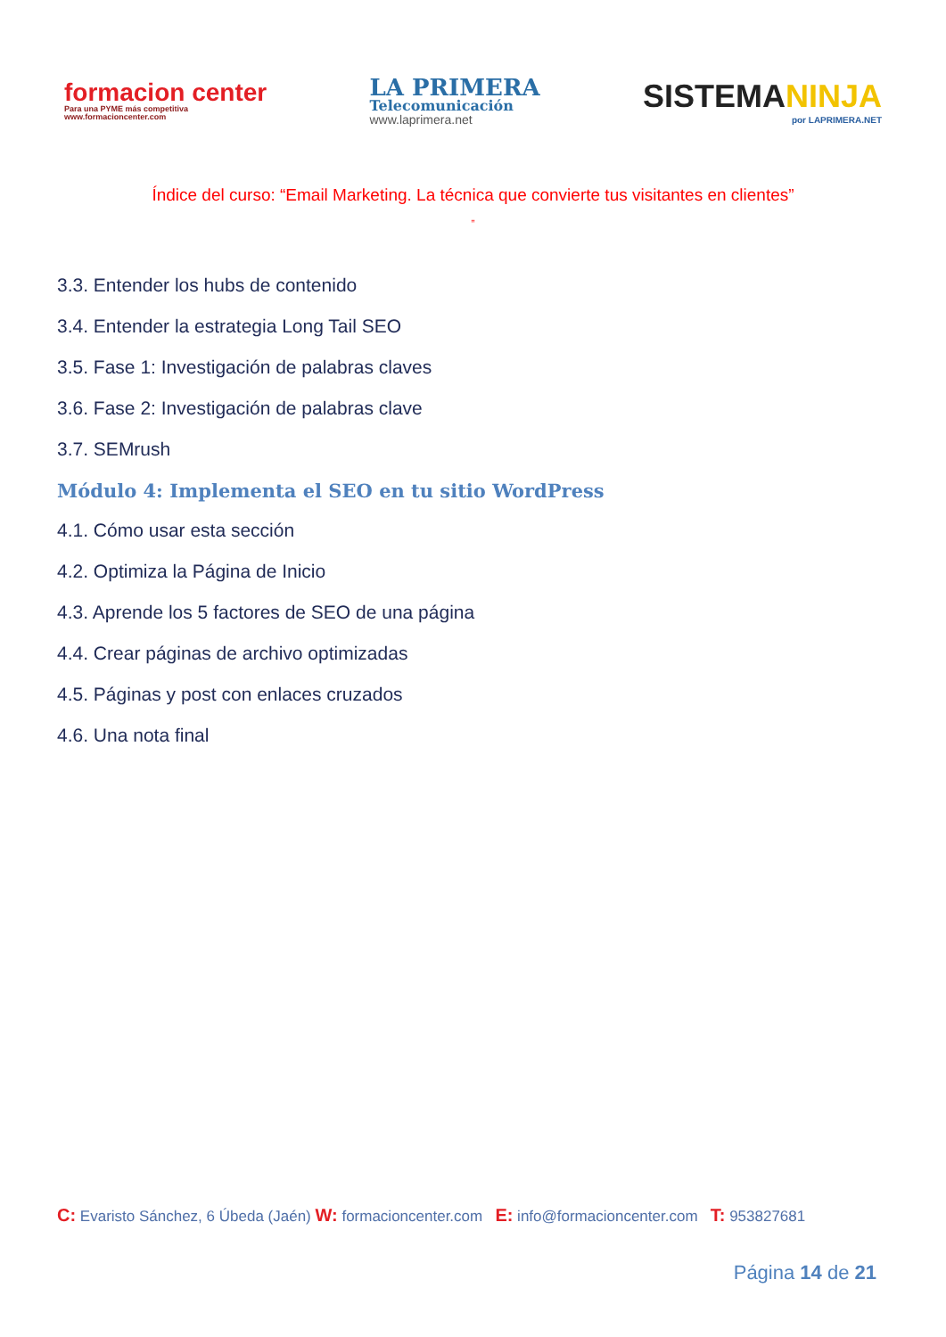formacion center
Para una PYME más competitiva
www.formacioncenter.com
LA PRIMERA
Telecomunicación
www.laprimera.net
SISTEMANINJA
por LAPRIMERA.NET
Índice del curso: “Email Marketing. La técnica que convierte tus visitantes en clientes”
”
3.3. Entender los hubs de contenido
3.4. Entender la estrategia Long Tail SEO
3.5. Fase 1: Investigación de palabras claves
3.6. Fase 2: Investigación de palabras clave
3.7. SEMrush
Módulo 4: Implementa el SEO en tu sitio WordPress
4.1. Cómo usar esta sección
4.2. Optimiza la Página de Inicio
4.3. Aprende los 5 factores de SEO de una página
4.4. Crear páginas de archivo optimizadas
4.5. Páginas y post con enlaces cruzados
4.6. Una nota final
C: Evaristo Sánchez, 6 Úbeda (Jaén) W: formacioncenter.com E: info@formacioncenter.com T: 953827681
Página 14 de 21